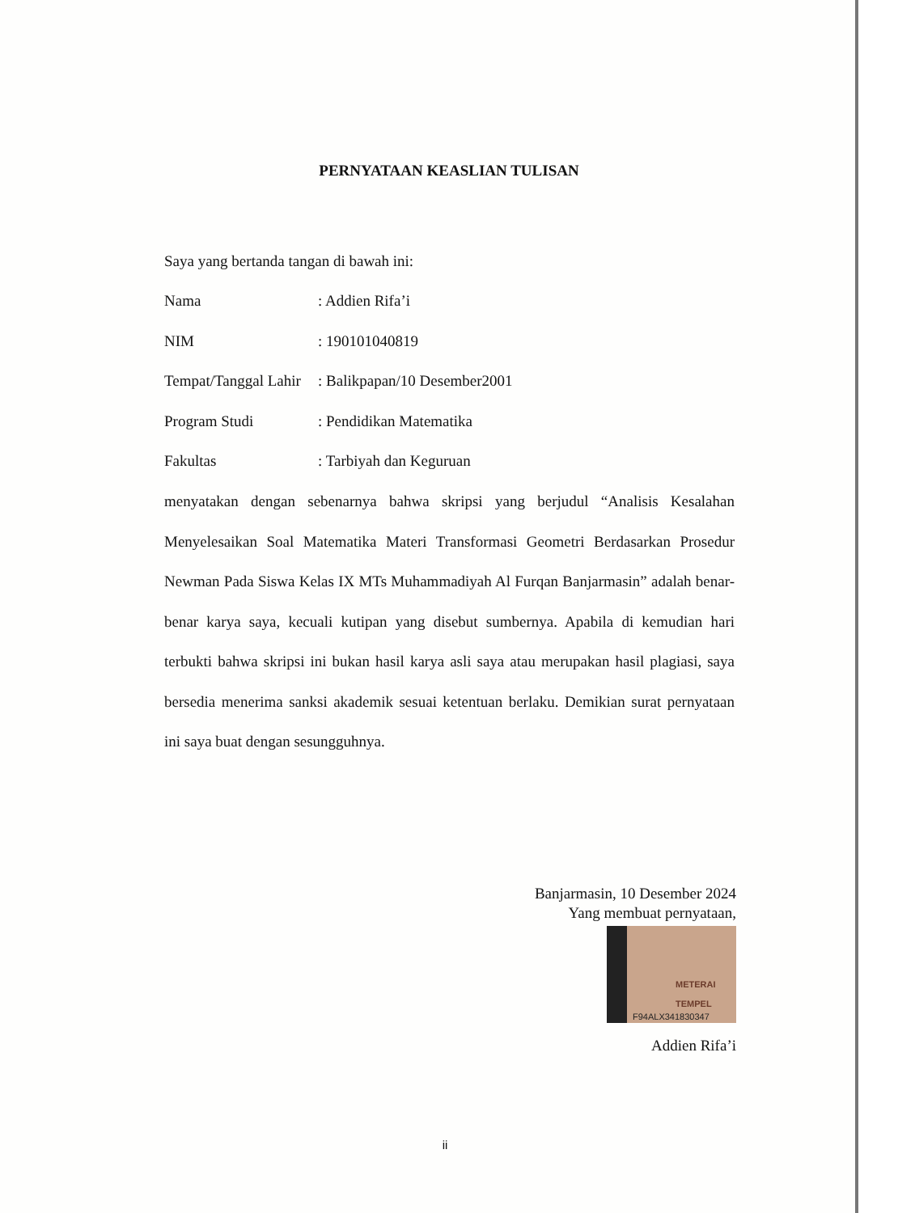PERNYATAAN KEASLIAN TULISAN
Saya yang bertanda tangan di bawah ini:
| Nama | : Addien Rifa’i |
| NIM | : 190101040819 |
| Tempat/Tanggal Lahir | : Balikpapan/10 Desember2001 |
| Program Studi | : Pendidikan Matematika |
| Fakultas | : Tarbiyah dan Keguruan |
menyatakan dengan sebenarnya bahwa skripsi yang berjudul “Analisis Kesalahan Menyelesaikan Soal Matematika Materi Transformasi Geometri Berdasarkan Prosedur Newman Pada Siswa Kelas IX MTs Muhammadiyah Al Furqan Banjarmasin” adalah benar-benar karya saya, kecuali kutipan yang disebut sumbernya. Apabila di kemudian hari terbukti bahwa skripsi ini bukan hasil karya asli saya atau merupakan hasil plagiasi, saya bersedia menerima sanksi akademik sesuai ketentuan berlaku. Demikian surat pernyataan ini saya buat dengan sesungguhnya.
Banjarmasin, 10 Desember 2024
Yang membuat pernyataan,
METERAI TEMPEL F94ALX341830347
Addien Rifa’i
ii